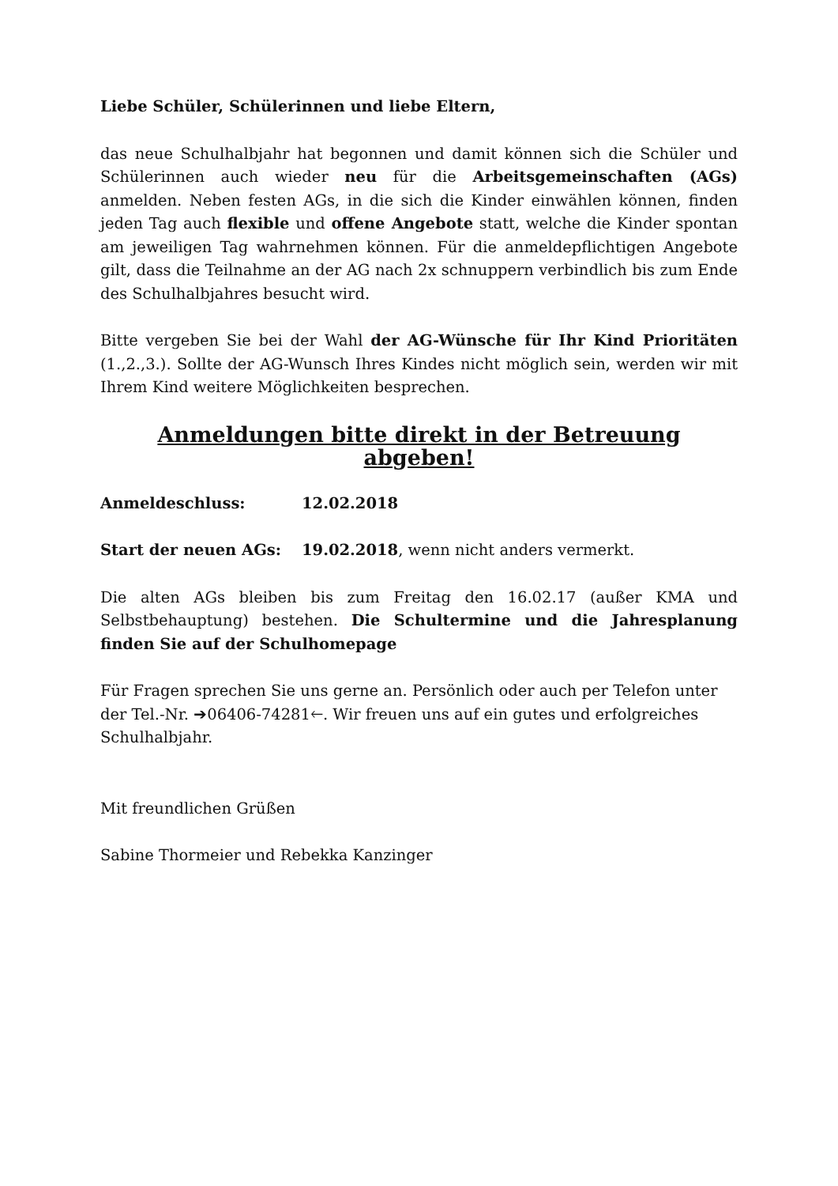Liebe Schüler, Schülerinnen und liebe Eltern,
das neue Schulhalbjahr hat begonnen und damit können sich die Schüler und Schülerinnen auch wieder neu für die Arbeitsgemeinschaften (AGs) anmelden. Neben festen AGs, in die sich die Kinder einwählen können, finden jeden Tag auch flexible und offene Angebote statt, welche die Kinder spontan am jeweiligen Tag wahrnehmen können. Für die anmeldepflichtigen Angebote gilt, dass die Teilnahme an der AG nach 2x schnuppern verbindlich bis zum Ende des Schulhalbjahres besucht wird.
Bitte vergeben Sie bei der Wahl der AG-Wünsche für Ihr Kind Prioritäten (1.,2.,3.). Sollte der AG-Wunsch Ihres Kindes nicht möglich sein, werden wir mit Ihrem Kind weitere Möglichkeiten besprechen.
Anmeldungen bitte direkt in der Betreuung abgeben!
Anmeldeschluss: 12.02.2018
Start der neuen AGs: 19.02.2018, wenn nicht anders vermerkt.
Die alten AGs bleiben bis zum Freitag den 16.02.17 (außer KMA und Selbstbehauptung) bestehen. Die Schultermine und die Jahresplanung finden Sie auf der Schulhomepage
Für Fragen sprechen Sie uns gerne an. Persönlich oder auch per Telefon unter der Tel.-Nr. ➔06406-74281🡐. Wir freuen uns auf ein gutes und erfolgreiches Schulhalbjahr.
Mit freundlichen Grüßen
Sabine Thormeier und Rebekka Kanzinger